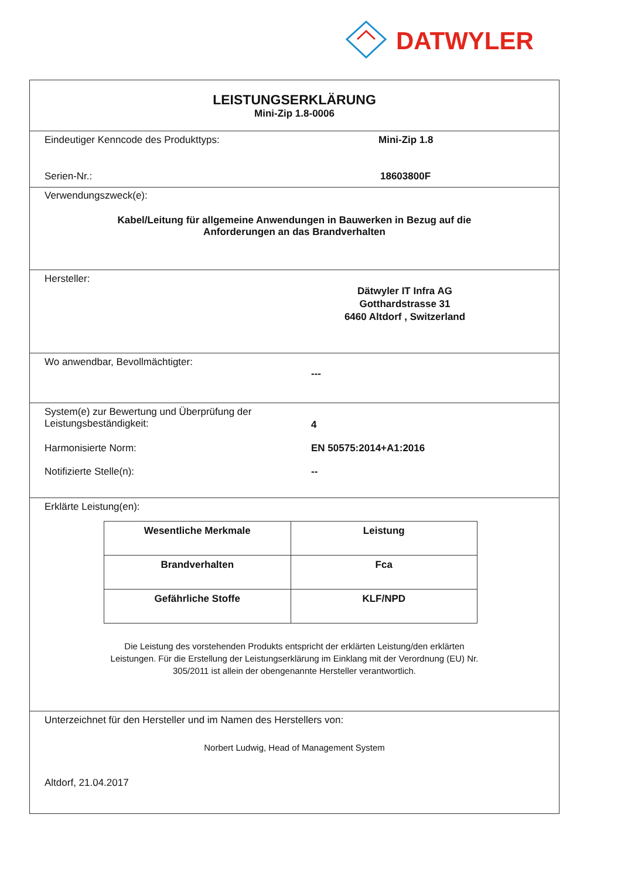DATWYLER
LEISTUNGSERKLÄRUNG
Mini-Zip 1.8-0006
Eindeutiger Kenncode des Produkttyps: Mini-Zip 1.8
Serien-Nr.: 18603800F
Verwendungszweck(e):
Kabel/Leitung für allgemeine Anwendungen in Bauwerken in Bezug auf die
Anforderungen an das Brandverhalten
Hersteller:
Dätwyler IT Infra AG
Gotthardstrasse 31
6460 Altdorf , Switzerland
Wo anwendbar, Bevollmächtigter:
---
System(e) zur Bewertung und Überprüfung der
Leistungsbeständigkeit:
4
Harmonisierte Norm: EN 50575:2014+A1:2016
Notifizierte Stelle(n): --
Erklärte Leistung(en):
| Wesentliche Merkmale | Leistung |
| --- | --- |
| Brandverhalten | Fca |
| Gefährliche Stoffe | KLF/NPD |
Die Leistung des vorstehenden Produkts entspricht der erklärten Leistung/den erklärten
Leistungen. Für die Erstellung der Leistungserklärung im Einklang mit der Verordnung (EU) Nr.
305/2011 ist allein der obengenannte Hersteller verantwortlich.
Unterzeichnet für den Hersteller und im Namen des Herstellers von:
Norbert Ludwig, Head of Management System
Altdorf, 21.04.2017